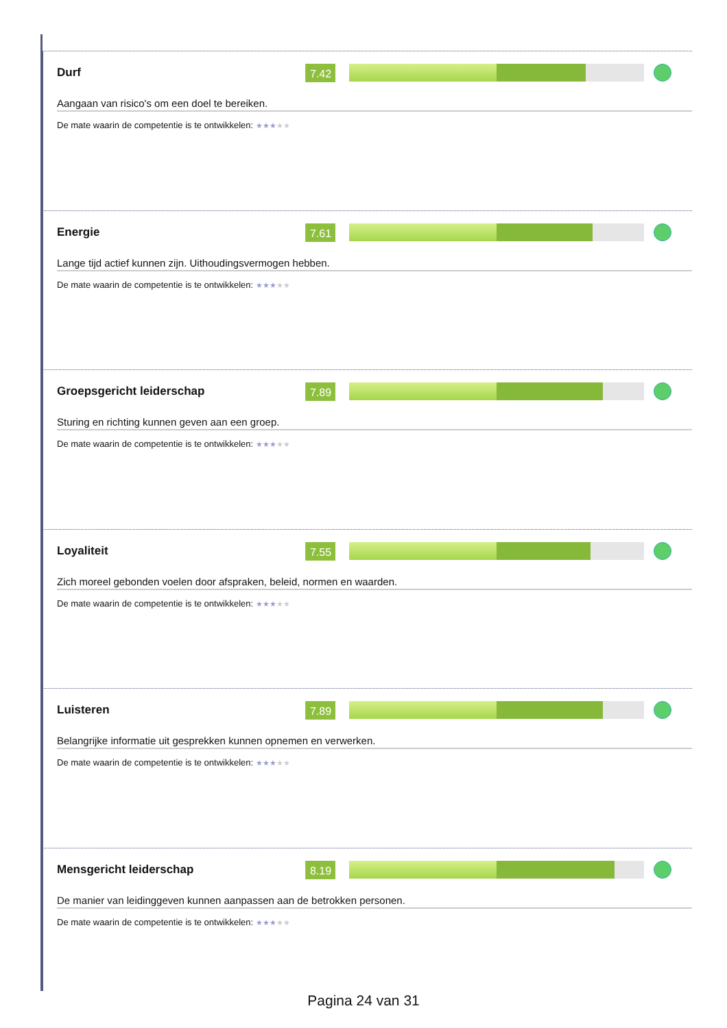Durf
7.42
Aangaan van risico's om een doel te bereiken.
De mate waarin de competentie is te ontwikkelen: ★★★★★
Energie
7.61
Lange tijd actief kunnen zijn. Uithoudingsvermogen hebben.
De mate waarin de competentie is te ontwikkelen: ★★★★★
Groepsgericht leiderschap
7.89
Sturing en richting kunnen geven aan een groep.
De mate waarin de competentie is te ontwikkelen: ★★★★★
Loyaliteit
7.55
Zich moreel gebonden voelen door afspraken, beleid, normen en waarden.
De mate waarin de competentie is te ontwikkelen: ★★★★★
Luisteren
7.89
Belangrijke informatie uit gesprekken kunnen opnemen en verwerken.
De mate waarin de competentie is te ontwikkelen: ★★★★★
Mensgericht leiderschap
8.19
De manier van leidinggeven kunnen aanpassen aan de betrokken personen.
De mate waarin de competentie is te ontwikkelen: ★★★★★
Pagina 24 van 31